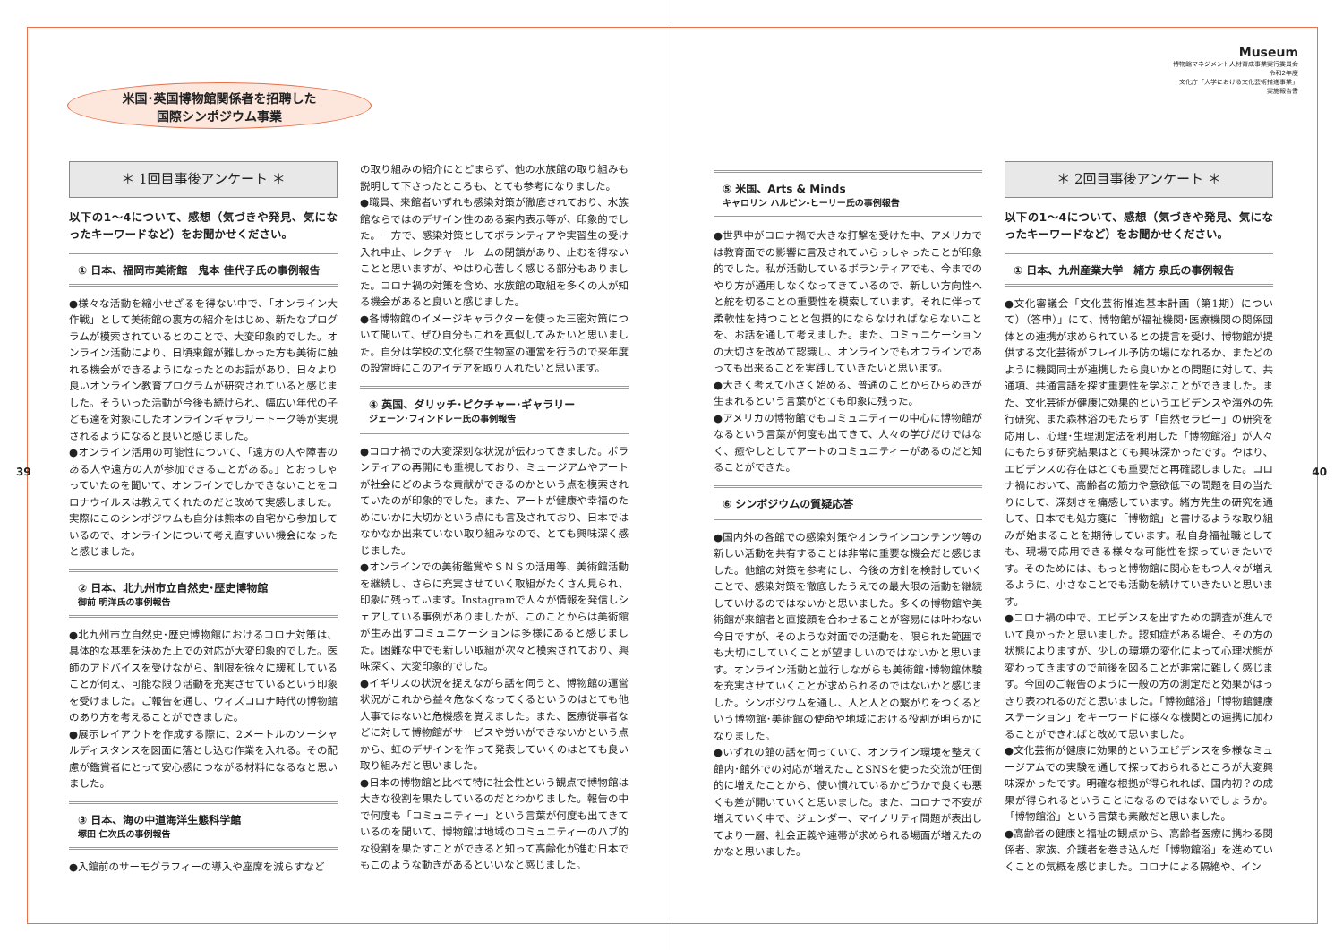米国･英国博物館関係者を招聘した
国際シンポジウム事業
Museum
博物館マネジメント人材育成事業実行委員会
令和2年度
文化庁「大学における文化芸術推進事業」
実施報告書
39 40
＊ 1回目事後アンケート ＊
以下の1～4について、感想（気づきや発見、気になったキーワードなど）をお聞かせください。
① 日本、福岡市美術館　鬼本 佳代子氏の事例報告
●様々な活動を縮小せざるを得ない中で､「オンライン大作戦」として美術館の裏方の紹介をはじめ、新たなプログラムが模索されているとのことで、大変印象的でした。オンライン活動により、日頃来館が難しかった方も美術に触れる機会ができるようになったとのお話があり、日々より良いオンライン教育プログラムが研究されていると感じました。そういった活動が今後も続けられ、幅広い年代の子ども達を対象にしたオンラインギャラリートーク等が実現されるようになると良いと感じました。
●オンライン活用の可能性について､「遠方の人や障害のある人や遠方の人が参加できることがある。」とおっしゃっていたのを聞いて、オンラインでしかできないことをコロナウイルスは教えてくれたのだと改めて実感しました。実際にこのシンポジウムも自分は熊本の自宅から参加しているので、オンラインについて考え直すいい機会になったと感じました。
② 日本、北九州市立自然史･歴史博物館
御前 明洋氏の事例報告
●北九州市立自然史･歴史博物館におけるコロナ対策は、具体的な基準を決めた上での対応が大変印象的でした。医師のアドバイスを受けながら、制限を徐々に緩和していることが伺え、可能な限り活動を充実させているという印象を受けました。ご報告を通し、ウィズコロナ時代の博物館のあり方を考えることができました。
●展示レイアウトを作成する際に、2メートルのソーシャルディスタンスを図面に落とし込む作業を入れる。その配慮が鑑賞者にとって安心感につながる材料になるなと思いました。
③ 日本、海の中道海洋生態科学館
塚田 仁次氏の事例報告
●入館前のサーモグラフィーの導入や座席を減らすなど
の取り組みの紹介にとどまらず、他の水族館の取り組みも説明して下さったところも、とても参考になりました。
●職員、来館者いずれも感染対策が徹底されており、水族館ならではのデザイン性のある案内表示等が、印象的でした。一方で、感染対策としてボランティアや実習生の受け入れ中止、レクチャールームの閉鎖があり、止むを得ないことと思いますが、やはり心苦しく感じる部分もありました。コロナ禍の対策を含め、水族館の取組を多くの人が知る機会があると良いと感じました。
●各博物館のイメージキャラクターを使った三密対策について聞いて、ぜひ自分もこれを真似してみたいと思いました。自分は学校の文化祭で生物室の運営を行うので来年度の設営時にこのアイデアを取り入れたいと思います。
④ 英国、ダリッチ･ピクチャー･ギャラリー
ジェーン･フィンドレー氏の事例報告
●コロナ禍での大変深刻な状況が伝わってきました。ボランティアの再開にも重視しており、ミュージアムやアートが社会にどのような貢献ができるのかという点を模索されていたのが印象的でした。また、アートが健康や幸福のためにいかに大切かという点にも言及されており、日本ではなかなか出来ていない取り組みなので、とても興味深く感じました。
●オンラインでの美術鑑賞やＳＮＳの活用等、美術館活動を継続し、さらに充実させていく取組がたくさん見られ、印象に残っています。Instagramで人々が情報を発信しシェアしている事例がありましたが、このことからは美術館が生み出すコミュニケーションは多様にあると感じました。困難な中でも新しい取組が次々と模索されており、興味深く、大変印象的でした。
●イギリスの状況を捉えながら話を伺うと、博物館の運営状況がこれから益々危なくなってくるというのはとても他人事ではないと危機感を覚えました。また、医療従事者などに対して博物館がサービスや労いができないかという点から、虹のデザインを作って発表していくのはとても良い取り組みだと思いました。
●日本の博物館と比べて特に社会性という観点で博物館は大きな役割を果たしているのだとわかりました。報告の中で何度も「コミュニティー」という言葉が何度も出てきているのを聞いて、博物館は地域のコミュニティーのハブ的な役割を果たすことができると知って高齢化が進む日本でもこのような動きがあるといいなと感じました。
⑤ 米国、Arts & Minds
キャロリン ハルピン-ヒーリー氏の事例報告
●世界中がコロナ禍で大きな打撃を受けた中、アメリカでは教育面での影響に言及されていらっしゃったことが印象的でした。私が活動しているボランティアでも、今までのやり方が通用しなくなってきているので、新しい方向性へと舵を切ることの重要性を模索しています。それに伴って柔軟性を持つことと包摂的にならなければならないことを、お話を通して考えました。また、コミュニケーションの大切さを改めて認識し、オンラインでもオフラインであっても出来ることを実践していきたいと思います。
●大きく考えて小さく始める、普通のことからひらめきが生まれるという言葉がとても印象に残った。
●アメリカの博物館でもコミュニティーの中心に博物館がなるという言葉が何度も出てきて、人々の学びだけではなく、癒やしとしてアートのコミュニティーがあるのだと知ることができた。
⑥ シンポジウムの質疑応答
●国内外の各館での感染対策やオンラインコンテンツ等の新しい活動を共有することは非常に重要な機会だと感じました。他館の対策を参考にし、今後の方針を検討していくことで、感染対策を徹底したうえでの最大限の活動を継続していけるのではないかと思いました。多くの博物館や美術館が来館者と直接顔を合わせることが容易には叶わない今日ですが、そのような対面での活動を、限られた範囲でも大切にしていくことが望ましいのではないかと思います。オンライン活動と並行しながらも美術館･博物館体験を充実させていくことが求められるのではないかと感じました。シンポジウムを通し、人と人との繋がりをつくるという博物館･美術館の使命や地域における役割が明らかになりました。
●いずれの館の話を伺っていて、オンライン環境を整えて館内･館外での対応が増えたことSNSを使った交流が圧倒的に増えたことから、使い慣れているかどうかで良くも悪くも差が開いていくと思いました。また、コロナで不安が増えていく中で、ジェンダー、マイノリティ問題が表出してより一層、社会正義や連帯が求められる場面が増えたのかなと思いました。
＊ 2回目事後アンケート ＊
以下の1～4について、感想（気づきや発見、気になったキーワードなど）をお聞かせください。
① 日本、九州産業大学　緒方 泉氏の事例報告
●文化審議会「文化芸術推進基本計画（第1期）について）（答申）」にて、博物館が福祉機関･医療機関の関係団体との連携が求められているとの提言を受け、博物館が提供する文化芸術がフレイル予防の場になれるか、またどのように機関同士が連携したら良いかとの問題に対して、共通項、共通言語を探す重要性を学ぶことができました。また、文化芸術が健康に効果的というエビデンスや海外の先行研究、また森林浴のもたらす「自然セラピー」の研究を応用し、心理･生理測定法を利用した「博物館浴」が人々にもたらす研究結果はとても興味深かったです。やはり、エビデンスの存在はとても重要だと再確認しました。コロナ禍において、高齢者の筋力や意欲低下の問題を目の当たりにして、深刻さを痛感しています。緒方先生の研究を通して、日本でも処方箋に「博物館」と書けるような取り組みが始まることを期待しています。私自身福祉職としても、現場で応用できる様々な可能性を探っていきたいです。そのためには、もっと博物館に関心をもつ人々が増えるように、小さなことでも活動を続けていきたいと思います。
●コロナ禍の中で、エビデンスを出すための調査が進んでいて良かったと思いました。認知症がある場合、その方の状態によりますが、少しの環境の変化によって心理状態が変わってきますので前後を図ることが非常に難しく感じます。今回のご報告のように一般の方の測定だと効果がはっきり表われるのだと思いました。「博物館浴」「博物館健康ステーション」をキーワードに様々な機関との連携に加わることができればと改めて思いました。
●文化芸術が健康に効果的というエビデンスを多様なミュージアムでの実験を通して探っておられるところが大変興味深かったです。明確な根拠が得られれば、国内初？の成果が得られるということになるのではないでしょうか。「博物館浴」という言葉も素敵だと思いました。
●高齢者の健康と福祉の観点から、高齢者医療に携わる関係者、家族、介護者を巻き込んだ「博物館浴」を進めていくことの気概を感じました。コロナによる隔絶や、イン